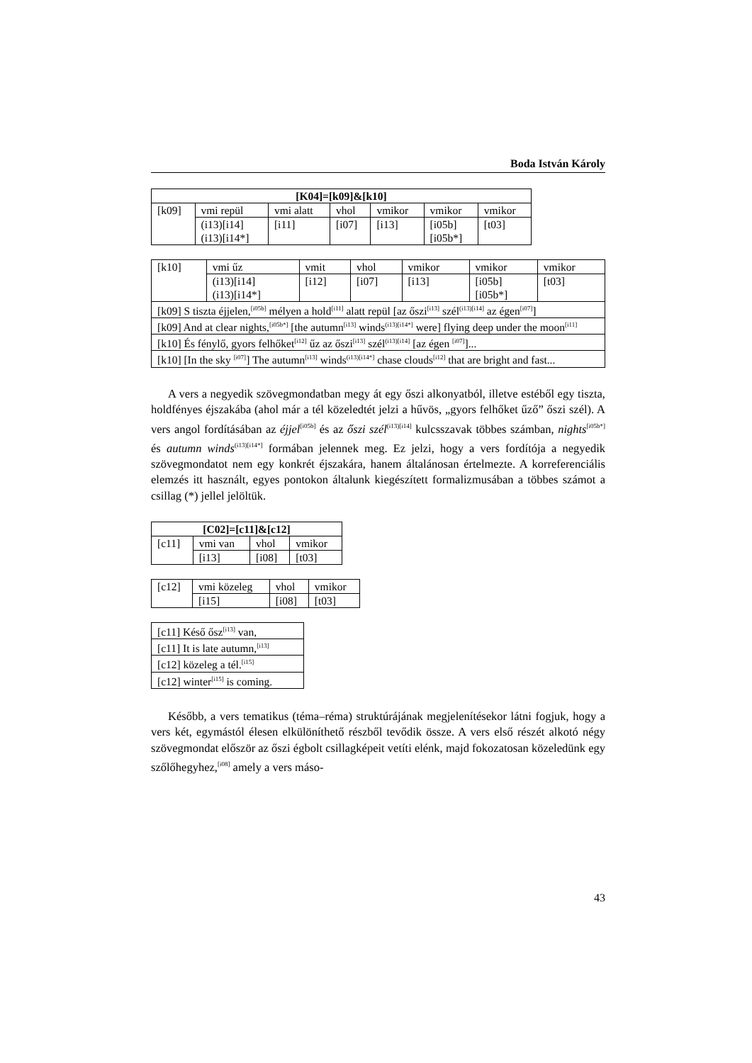Boda István Károly
| [K04]=[k09]&[k10] | | | | | | |
| --- | --- | --- | --- | --- | --- | --- |
| [k09] | vmi repül | vmi alatt | vhol | vmikor | vmikor | vmikor |
| | (i13)[i14] (i13)[i14*] | [i11] | [i07] | [i13] | [i05b] [i05b*] | [t03] |
| [k10] | vmi űz | vmit | vhol | vmikor | vmikor | vmikor |
| | (i13)[i14] (i13)[i14*] | [i12] | [i07] | [i13] | [i05b] [i05b*] | [t03] |
| [k09] S tiszta éjjelen,<sup>[i05b]</sup> mélyen a hold<sup>[i11]</sup> alatt repül [az őszi<sup>[i13]</sup> szél<sup>(i13)[i14]</sup> az égen<sup>[i07]</sup>] | | | | | | |
| [k09] And at clear nights,<sup>[i05b*]</sup> [the autumn<sup>[i13]</sup> winds<sup>(i13)[i14*]</sup> were] flying deep under the moon<sup>[i11]</sup> | | | | | | |
| [k10] És fénylő, gyors felhőket<sup>[i12]</sup> űz az őszi<sup>[i13]</sup> szél<sup>(i13)[i14]</sup> [az égen <sup>[i07]</sup>]... | | | | | | |
| [k10] [In the sky <sup>[i07]</sup>] The autumn<sup>[i13]</sup> winds<sup>(i13)[i14*]</sup> chase clouds<sup>[i12]</sup> that are bright and fast... | | | | | | |
A vers a negyedik szövegmondatban megy át egy őszi alkonyatból, illetve estéből egy tiszta, holdfényes éjszakába (ahol már a tél közeledtét jelzi a hűvös, „gyors felhőket űző” őszi szél). A vers angol fordításában az éjjel<sup>[i05b]</sup> és az őszi szél<sup>(i13)[i14]</sup> kulcsszavak többes számban, nights<sup>[i05b*]</sup> és autumn winds<sup>(i13)[i14*]</sup> formában jelennek meg. Ez jelzi, hogy a vers fordítója a negyedik szövegmondatot nem egy konkrét éjszakára, hanem általánosan értelmezte. A korreferenciális elemzés itt használt, egyes pontokon általunk kiegészített formalizmusában a többes számot a csillag (*) jellel jelöltük.
| [C02]=[c11]&[c12] | | | |
| --- | --- | --- | --- |
| [c11] | vmi van | vhol | vmikor |
| | [i13] | [i08] | [t03] |
| [c12] | vmi közeleg | vhol | vmikor |
| | [i15] | [i08] | [t03] |
| [c11] Késő ősz<sup>[i13]</sup> van, |
| [c11] It is late autumn,<sup>[i13]</sup> |
| [c12] közeleg a tél.<sup>[i15]</sup> |
| [c12] winter<sup>[i15]</sup> is coming. |
Később, a vers tematikus (téma–réma) struktúrájának megjelenítésekor látni fogjuk, hogy a vers két, egymástól élesen elkülöníthető részből tevődik össze. A vers első részét alkotó négy szövegmondat először az őszi égbolt csillagképeit vetíti elénk, majd fokozatosan közeledünk egy szőlőhegyhez,<sup>[i08]</sup> amely a vers máso-
43